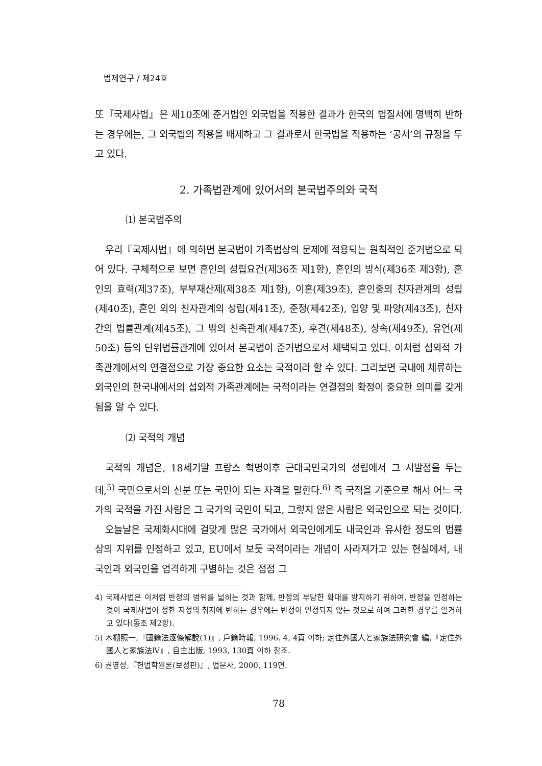법제연구 / 제24호
또『국제사법』은 제10조에 준거법인 외국법을 적용한 결과가 한국의 법질서에 명백히 반하는 경우에는, 그 외국법의 적용을 배제하고 그 결과로서 한국법을 적용하는 ‘공서’의 규정을 두고 있다.
2. 가족법관계에 있어서의 본국법주의와 국적
⑴ 본국법주의
우리『국제사법』에 의하면 본국법이 가족법상의 문제에 적용되는 원칙적인 준거법으로 되어 있다. 구체적으로 보면 혼인의 성립요건(제36조 제1항), 혼인의 방식(제36조 제3항), 혼인의 효력(제37조), 부부재산제(제38조 제1항), 이혼(제39조), 혼인중의 친자관계의 성립(제40조), 혼인 외의 친자관계의 성립(제41조), 준정(제42조), 입양 및 파양(제43조), 친자간의 법률관계(제45조), 그 밖의 친족관계(제47조), 후견(제48조), 상속(제49조), 유언(제50조) 등의 단위법률관계에 있어서 본국법이 준거법으로서 채택되고 있다. 이처럼 섭외적 가족관계에서의 연결점으로 가장 중요한 요소는 국적이라 할 수 있다. 그리보면 국내에 체류하는 외국인의 한국내에서의 섭외적 가족관계에는 국적이라는 연결점의 확정이 중요한 의미를 갖게 됨을 알 수 있다.
⑵ 국적의 개념
국적의 개념은, 18세기말 프랑스 혁명이후 근대국민국가의 성립에서 그 시발점을 두는데,<sup>5)</sup> 국민으로서의 신분 또는 국민이 되는 자격을 말한다.<sup>6)</sup> 즉 국적을 기준으로 해서 어느 국가의 국적을 가진 사람은 그 국가의 국민이 되고, 그렇지 않은 사람은 외국인으로 되는 것이다.
오늘날은 국제화시대에 걸맞게 많은 국가에서 외국인에게도 내국인과 유사한 정도의 법률상의 지위를 인정하고 있고, EU에서 보듯 국적이라는 개념이 사라져가고 있는 현실에서, 내국인과 외국인을 엄격하게 구별하는 것은 점점 그
4) 국제사법은 이처럼 반정의 범위를 넓히는 것과 함께, 반정의 부당한 확대를 방지하기 위하여, 반정을 인정하는 것이 국제사법이 정한 지정의 취지에 반하는 경우에는 반정이 인정되지 않는 것으로 하여 그러한 경우를 열거하고 있다(동조 제2항).
5) 木棚照一,『國籍法逐條解說(1)』, 戶籍時報, 1996. 4, 4頁 이하; 定住外國人と家族法研究會 編,『定住外國人と家族法Ⅳ』, 自主出版, 1993, 130頁 이하 참조.
6) 권영성,『헌법학원론(보정판)』, 법문사, 2000, 119면.
78